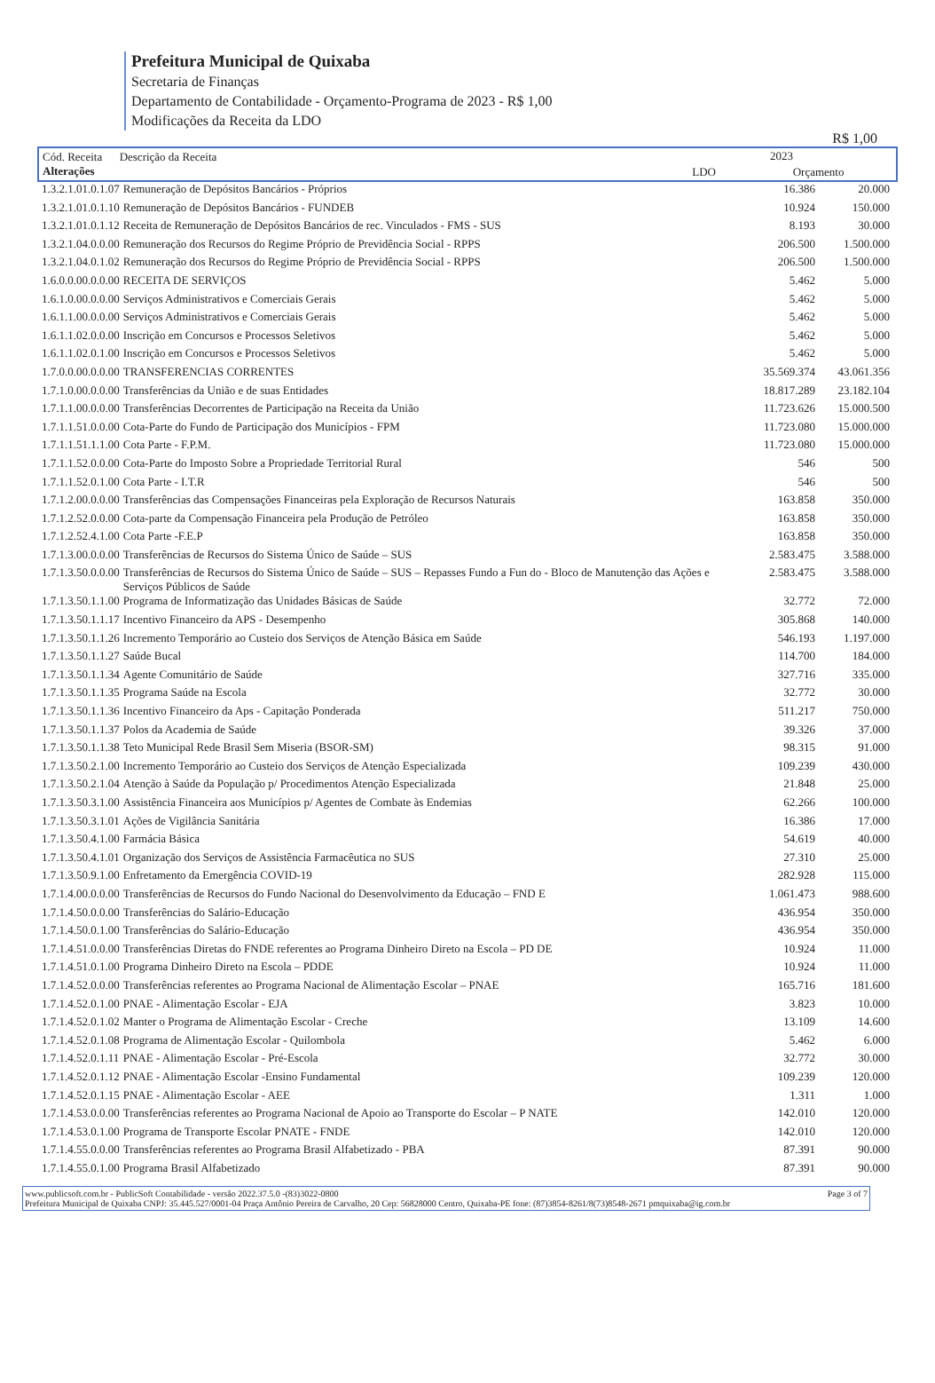Prefeitura Municipal de Quixaba
Secretaria de Finanças
Departamento de Contabilidade - Orçamento-Programa de 2023 - R$ 1,00
Modificações da Receita da LDO
R$ 1,00
| Cód. Receita Descrição da Receita Alterações | 2023 | |
| | LDO | Orçamento |
| 1.3.2.1.01.0.1.07 | Remuneração de Depósitos Bancários - Próprios | 16.386 | 20.000 |
| 1.3.2.1.01.0.1.10 | Remuneração de Depósitos Bancários - FUNDEB | 10.924 | 150.000 |
| 1.3.2.1.01.0.1.12 | Receita de Remuneração de Depósitos Bancários de rec. Vinculados - FMS - SUS | 8.193 | 30.000 |
| 1.3.2.1.04.0.0.00 | Remuneração dos Recursos do Regime Próprio de Previdência Social - RPPS | 206.500 | 1.500.000 |
| 1.3.2.1.04.0.1.02 | Remuneração dos Recursos do Regime Próprio de Previdência Social - RPPS | 206.500 | 1.500.000 |
| 1.6.0.0.00.0.0.00 | RECEITA DE SERVIÇOS | 5.462 | 5.000 |
| 1.6.1.0.00.0.0.00 | Serviços Administrativos e Comerciais Gerais | 5.462 | 5.000 |
| 1.6.1.1.00.0.0.00 | Serviços Administrativos e Comerciais Gerais | 5.462 | 5.000 |
| 1.6.1.1.02.0.0.00 | Inscrição em Concursos e Processos Seletivos | 5.462 | 5.000 |
| 1.6.1.1.02.0.1.00 | Inscrição em Concursos e Processos Seletivos | 5.462 | 5.000 |
| 1.7.0.0.00.0.0.00 | TRANSFERENCIAS CORRENTES | 35.569.374 | 43.061.356 |
| 1.7.1.0.00.0.0.00 | Transferências da União e de suas Entidades | 18.817.289 | 23.182.104 |
| 1.7.1.1.00.0.0.00 | Transferências Decorrentes de Participação na Receita da União | 11.723.626 | 15.000.500 |
| 1.7.1.1.51.0.0.00 | Cota-Parte do Fundo de Participação dos Municípios - FPM | 11.723.080 | 15.000.000 |
| 1.7.1.1.51.1.1.00 | Cota Parte - F.P.M. | 11.723.080 | 15.000.000 |
| 1.7.1.1.52.0.0.00 | Cota-Parte do Imposto Sobre a Propriedade Territorial Rural | 546 | 500 |
| 1.7.1.1.52.0.1.00 | Cota Parte - I.T.R | 546 | 500 |
| 1.7.1.2.00.0.0.00 | Transferências das Compensações Financeiras pela Exploração de Recursos Naturais | 163.858 | 350.000 |
| 1.7.1.2.52.0.0.00 | Cota-parte da Compensação Financeira pela Produção de Petróleo | 163.858 | 350.000 |
| 1.7.1.2.52.4.1.00 | Cota Parte -F.E.P | 163.858 | 350.000 |
| 1.7.1.3.00.0.0.00 | Transferências de Recursos do Sistema Único de Saúde – SUS | 2.583.475 | 3.588.000 |
| 1.7.1.3.50.0.0.00 | Transferências de Recursos do Sistema Único de Saúde – SUS – Repasses Fundo a Fun do - Bloco de Manutenção das Ações e Serviços Públicos de Saúde | 2.583.475 | 3.588.000 |
| 1.7.1.3.50.1.1.00 | Programa de Informatização das Unidades Básicas de Saúde | 32.772 | 72.000 |
| 1.7.1.3.50.1.1.17 | Incentivo Financeiro da APS - Desempenho | 305.868 | 140.000 |
| 1.7.1.3.50.1.1.26 | Incremento Temporário ao Custeio dos Serviços de Atenção Básica em Saúde | 546.193 | 1.197.000 |
| 1.7.1.3.50.1.1.27 | Saúde Bucal | 114.700 | 184.000 |
| 1.7.1.3.50.1.1.34 | Agente Comunitário de Saúde | 327.716 | 335.000 |
| 1.7.1.3.50.1.1.35 | Programa Saúde na Escola | 32.772 | 30.000 |
| 1.7.1.3.50.1.1.36 | Incentivo Financeiro da Aps - Capitação Ponderada | 511.217 | 750.000 |
| 1.7.1.3.50.1.1.37 | Polos da Academia de Saúde | 39.326 | 37.000 |
| 1.7.1.3.50.1.1.38 | Teto Municipal Rede Brasil Sem Miseria (BSOR-SM) | 98.315 | 91.000 |
| 1.7.1.3.50.2.1.00 | Incremento Temporário ao Custeio dos Serviços de Atenção Especializada | 109.239 | 430.000 |
| 1.7.1.3.50.2.1.04 | Atenção à Saúde da População p/ Procedimentos Atenção Especializada | 21.848 | 25.000 |
| 1.7.1.3.50.3.1.00 | Assistência Financeira aos Municípios p/ Agentes de Combate às Endemias | 62.266 | 100.000 |
| 1.7.1.3.50.3.1.01 | Ações de Vigilância Sanitária | 16.386 | 17.000 |
| 1.7.1.3.50.4.1.00 | Farmácia Básica | 54.619 | 40.000 |
| 1.7.1.3.50.4.1.01 | Organização dos Serviços de Assistência Farmacêutica no SUS | 27.310 | 25.000 |
| 1.7.1.3.50.9.1.00 | Enfretamento da Emergência COVID-19 | 282.928 | 115.000 |
| 1.7.1.4.00.0.0.00 | Transferências de Recursos do Fundo Nacional do Desenvolvimento da Educação – FND E | 1.061.473 | 988.600 |
| 1.7.1.4.50.0.0.00 | Transferências do Salário-Educação | 436.954 | 350.000 |
| 1.7.1.4.50.0.1.00 | Transferências do Salário-Educação | 436.954 | 350.000 |
| 1.7.1.4.51.0.0.00 | Transferências Diretas do FNDE referentes ao Programa Dinheiro Direto na Escola – PD DE | 10.924 | 11.000 |
| 1.7.1.4.51.0.1.00 | Programa Dinheiro Direto na Escola – PDDE | 10.924 | 11.000 |
| 1.7.1.4.52.0.0.00 | Transferências referentes ao Programa Nacional de Alimentação Escolar – PNAE | 165.716 | 181.600 |
| 1.7.1.4.52.0.1.00 | PNAE - Alimentação Escolar - EJA | 3.823 | 10.000 |
| 1.7.1.4.52.0.1.02 | Manter o Programa de Alimentação Escolar - Creche | 13.109 | 14.600 |
| 1.7.1.4.52.0.1.08 | Programa de Alimentação Escolar - Quilombola | 5.462 | 6.000 |
| 1.7.1.4.52.0.1.11 | PNAE - Alimentação Escolar - Pré-Escola | 32.772 | 30.000 |
| 1.7.1.4.52.0.1.12 | PNAE - Alimentação Escolar -Ensino Fundamental | 109.239 | 120.000 |
| 1.7.1.4.52.0.1.15 | PNAE - Alimentação Escolar - AEE | 1.311 | 1.000 |
| 1.7.1.4.53.0.0.00 | Transferências referentes ao Programa Nacional de Apoio ao Transporte do Escolar – P NATE | 142.010 | 120.000 |
| 1.7.1.4.53.0.1.00 | Programa de Transporte Escolar PNATE - FNDE | 142.010 | 120.000 |
| 1.7.1.4.55.0.0.00 | Transferências referentes ao Programa Brasil Alfabetizado - PBA | 87.391 | 90.000 |
| 1.7.1.4.55.0.1.00 | Programa Brasil Alfabetizado | 87.391 | 90.000 |
www.publicsoft.com.br - PublicSoft Contabilidade - versão 2022.37.5.0 -(83)3022-0800 Page 3 of 7
Prefeitura Municipal de Quixaba CNPJ: 35.445.527/0001-04 Praça Antônio Pereira de Carvalho, 20 Cep: 56828000 Centro, Quixaba-PE fone: (87)3854-8261/8(73)8548-2671 pmquixaba@ig.com.br